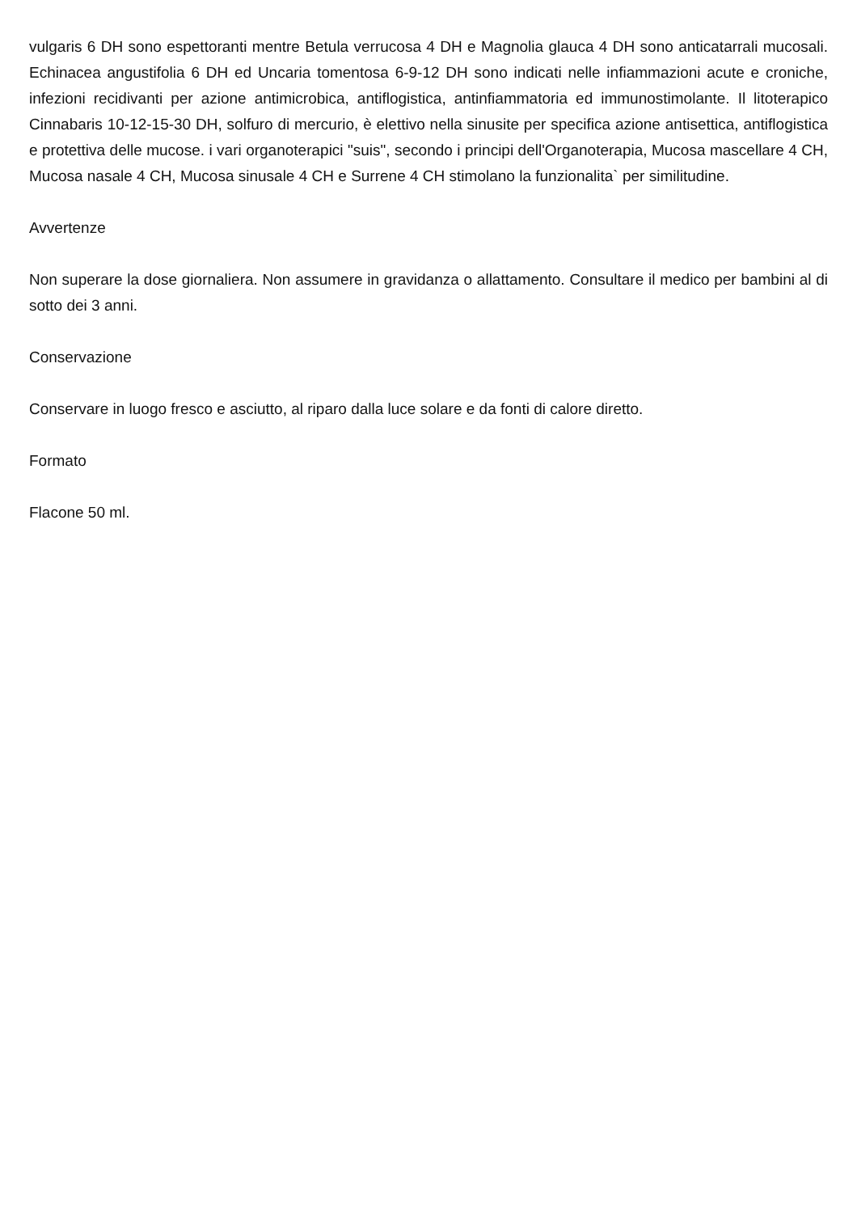vulgaris 6 DH sono espettoranti mentre Betula verrucosa 4 DH e Magnolia glauca 4 DH sono anticatarrali mucosali. Echinacea angustifolia 6 DH ed Uncaria tomentosa 6-9-12 DH sono indicati nelle infiammazioni acute e croniche, infezioni recidivanti per azione antimicrobica, antiflogistica, antinfiammatoria ed immunostimolante. Il litoterapico Cinnabaris 10-12-15-30 DH, solfuro di mercurio, è elettivo nella sinusite per specifica azione antisettica, antiflogistica e protettiva delle mucose. i vari organoterapici "suis", secondo i principi dell'Organoterapia, Mucosa mascellare 4 CH, Mucosa nasale 4 CH, Mucosa sinusale 4 CH e Surrene 4 CH stimolano la funzionalita` per similitudine.
Avvertenze
Non superare la dose giornaliera. Non assumere in gravidanza o allattamento. Consultare il medico per bambini al di sotto dei 3 anni.
Conservazione
Conservare in luogo fresco e asciutto, al riparo dalla luce solare e da fonti di calore diretto.
Formato
Flacone 50 ml.